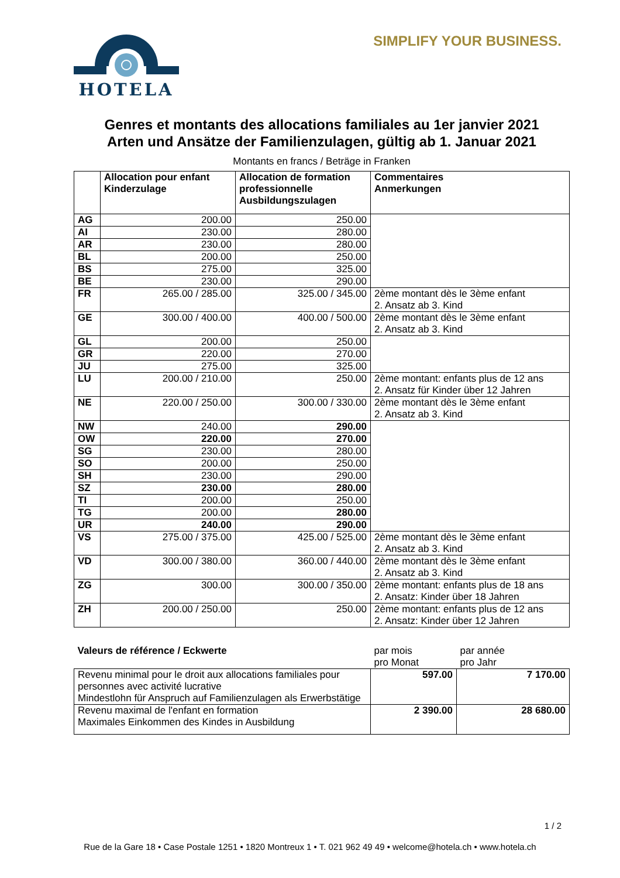HOTELA SIMPLIFY YOUR BUSINESS.
Genres et montants des allocations familiales au 1er janvier 2021
Arten und Ansätze der Familienzulagen, gültig ab 1. Januar 2021
Montants en francs / Beträge in Franken
| | Allocation pour enfant Kinderzulage | Allocation de formation professionnelle Ausbildungszulagen | Commentaires Anmerkungen |
| --- | --- | --- | --- |
| AG | 200.00 | 250.00 | |
| AI | 230.00 | 280.00 | |
| AR | 230.00 | 280.00 | |
| BL | 200.00 | 250.00 | |
| BS | 275.00 | 325.00 | |
| BE | 230.00 | 290.00 | |
| FR | 265.00 / 285.00 | 325.00 / 345.00 | 2ème montant dès le 3ème enfant 2. Ansatz ab 3. Kind |
| GE | 300.00 / 400.00 | 400.00 / 500.00 | 2ème montant dès le 3ème enfant 2. Ansatz ab 3. Kind |
| GL | 200.00 | 250.00 | |
| GR | 220.00 | 270.00 | |
| JU | 275.00 | 325.00 | |
| LU | 200.00 / 210.00 | 250.00 | 2ème montant: enfants plus de 12 ans 2. Ansatz für Kinder über 12 Jahren |
| NE | 220.00 / 250.00 | 300.00 / 330.00 | 2ème montant dès le 3ème enfant 2. Ansatz ab 3. Kind |
| NW | 240.00 | 290.00 | |
| OW | 220.00 | 270.00 | |
| SG | 230.00 | 280.00 | |
| SO | 200.00 | 250.00 | |
| SH | 230.00 | 290.00 | |
| SZ | 230.00 | 280.00 | |
| TI | 200.00 | 250.00 | |
| TG | 200.00 | 280.00 | |
| UR | 240.00 | 290.00 | |
| VS | 275.00 / 375.00 | 425.00 / 525.00 | 2ème montant dès le 3ème enfant 2. Ansatz ab 3. Kind |
| VD | 300.00 / 380.00 | 360.00 / 440.00 | 2ème montant dès le 3ème enfant 2. Ansatz ab 3. Kind |
| ZG | 300.00 | 300.00 / 350.00 | 2ème montant: enfants plus de 18 ans 2. Ansatz: Kinder über 18 Jahren |
| ZH | 200.00 / 250.00 | 250.00 | 2ème montant: enfants plus de 12 ans 2. Ansatz: Kinder über 12 Jahren |
| Valeurs de référence / Eckwerte | par mois pro Monat | par année pro Jahr |
| Revenu minimal pour le droit aux allocations familiales pour personnes avec activité lucrative Mindestlohn für Anspruch auf Familienzulagen als Erwerbstätige | 597.00 | 7 170.00 |
| Revenu maximal de l'enfant en formation Maximales Einkommen des Kindes in Ausbildung | 2 390.00 | 28 680.00 |
1 / 2
Rue de la Gare 18 • Case Postale 1251 • 1820 Montreux 1 • T. 021 962 49 49 • welcome@hotela.ch • www.hotela.ch